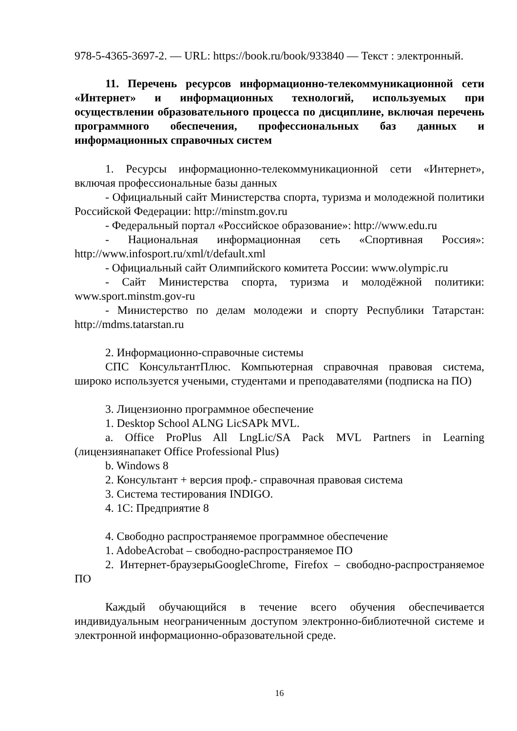978-5-4365-3697-2. — URL: https://book.ru/book/933840 — Текст : электронный.
11. Перечень ресурсов информационно-телекоммуникационной сети «Интернет» и информационных технологий, используемых при осуществлении образовательного процесса по дисциплине, включая перечень программного обеспечения, профессиональных баз данных и информационных справочных систем
1. Ресурсы информационно-телекоммуникационной сети «Интернет», включая профессиональные базы данных
- Официальный сайт Министерства спорта, туризма и молодежной политики Российской Федерации: http://minstm.gov.ru
- Федеральный портал «Российское образование»: http://www.edu.ru
- Национальная информационная сеть «Спортивная Россия»: http://www.infosport.ru/xml/t/default.xml
- Официальный сайт Олимпийского комитета России: www.olympic.ru
- Сайт Министерства спорта, туризма и молодёжной политики: www.sport.minstm.gov-ru
- Министерство по делам молодежи и спорту Республики Татарстан: http://mdms.tatarstan.ru
2. Информационно-справочные системы
СПС КонсультантПлюс. Компьютерная справочная правовая система, широко используется учеными, студентами и преподавателями (подписка на ПО)
3. Лицензионно программное обеспечение
1. Desktop School ALNG LicSAPk MVL.
a. Office ProPlus All LngLic/SA Pack MVL Partners in Learning (лицензиянапакет Office Professional Plus)
b. Windows 8
2. Консультант + версия проф.- справочная правовая система
3. Система тестирования INDIGO.
4. 1С: Предприятие 8
4. Свободно распространяемое программное обеспечение
1. AdobeAcrobat – свободно-распространяемое ПО
2. Интернет-браузерыGoogleChrome, Firefox – свободно-распространяемое ПО
Каждый обучающийся в течение всего обучения обеспечивается индивидуальным неограниченным доступом электронно-библиотечной системе и электронной информационно-образовательной среде.
16